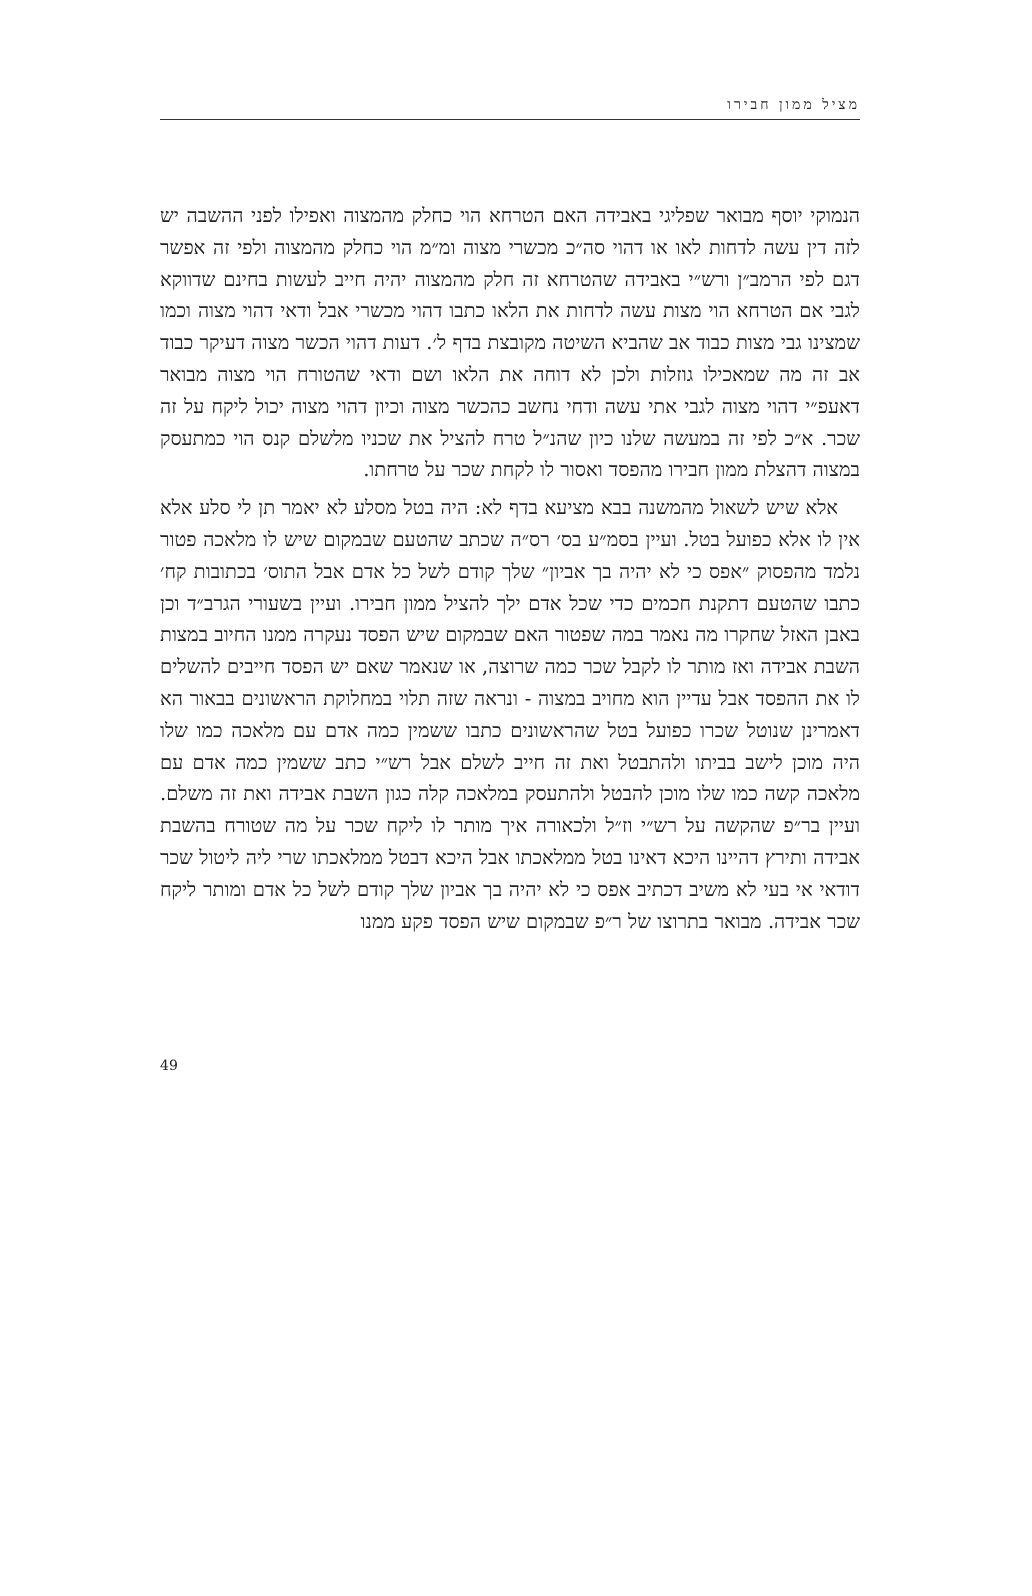מציל ממון חבירו
הנמוקי יוסף מבואר שפליגי באבידה האם הטרחא הוי כחלק מהמצוה ואפילו לפני ההשבה יש לזה דין עשה לדחות לאו או דהוי סה״כ מכשרי מצוה ומ״מ הוי כחלק מהמצוה ולפי זה אפשר דגם לפי הרמב״ן ורש״י באבידה שהטרחא זה חלק מהמצוה יהיה חייב לעשות בחינם שדווקא לגבי אם הטרחא הוי מצות עשה לדחות את הלאו כתבו דהוי מכשרי אבל ודאי דהוי מצוה וכמו שמצינו גבי מצות כבוד אב שהביא השיטה מקובצת בדף ל׳. דעות דהוי הכשר מצוה דעיקר כבוד אב זה מה שמאכילו גוזלות ולכן לא דוחה את הלאו ושם ודאי שהטורח הוי מצוה מבואר דאעפ״י דהוי מצוה לגבי אתי עשה ודחי נחשב כהכשר מצוה וכיון דהוי מצוה יכול ליקח על זה שכר. א״כ לפי זה במעשה שלנו כיון שהנ״ל טרח להציל את שכניו מלשלם קנס הוי כמתעסק במצוה דהצלת ממון חבירו מהפסד ואסור לו לקחת שכר על טרחתו.
אלא שיש לשאול מהמשנה בבא מציעא בדף לא: היה בטל מסלע לא יאמר תן לי סלע אלא אין לו אלא כפועל בטל. ועיין בסמ״ע בס׳ רס״ה שכתב שהטעם שבמקום שיש לו מלאכה פטור נלמד מהפסוק ״אפס כי לא יהיה בך אביון״ שלך קודם לשל כל אדם אבל התוס׳ בכתובות קח׳ כתבו שהטעם דתקנת חכמים כדי שכל אדם ילך להציל ממון חבירו. ועיין בשעורי הגרב״ד וכן באבן האזל שחקרו מה נאמר במה שפטור האם שבמקום שיש הפסד נעקרה ממנו החיוב במצות השבת אבידה ואז מותר לו לקבל שכר כמה שרוצה, או שנאמר שאם יש הפסד חייבים להשלים לו את ההפסד אבל עדיין הוא מחויב במצוה - ונראה שזה תלוי במחלוקת הראשונים בבאור הא דאמרינן שנוטל שכרו כפועל בטל שהראשונים כתבו ששמין כמה אדם עם מלאכה כמו שלו היה מוכן לישב בביתו ולהתבטל ואת זה חייב לשלם אבל רש״י כתב ששמין כמה אדם עם מלאכה קשה כמו שלו מוכן להבטל ולהתעסק במלאכה קלה כגון השבת אבידה ואת זה משלם. ועיין בר״פ שהקשה על רש״י וז״ל ולכאורה איך מותר לו ליקח שכר על מה שטורח בהשבת אבידה ותירץ דהיינו היכא דאינו בטל ממלאכתו אבל היכא דבטל ממלאכתו שרי ליה ליטול שכר דודאי אי בעי לא משיב דכתיב אפס כי לא יהיה בך אביון שלך קודם לשל כל אדם ומותר ליקח שכר אבידה. מבואר בתרוצו של ר״פ שבמקום שיש הפסד פקע ממנו
49